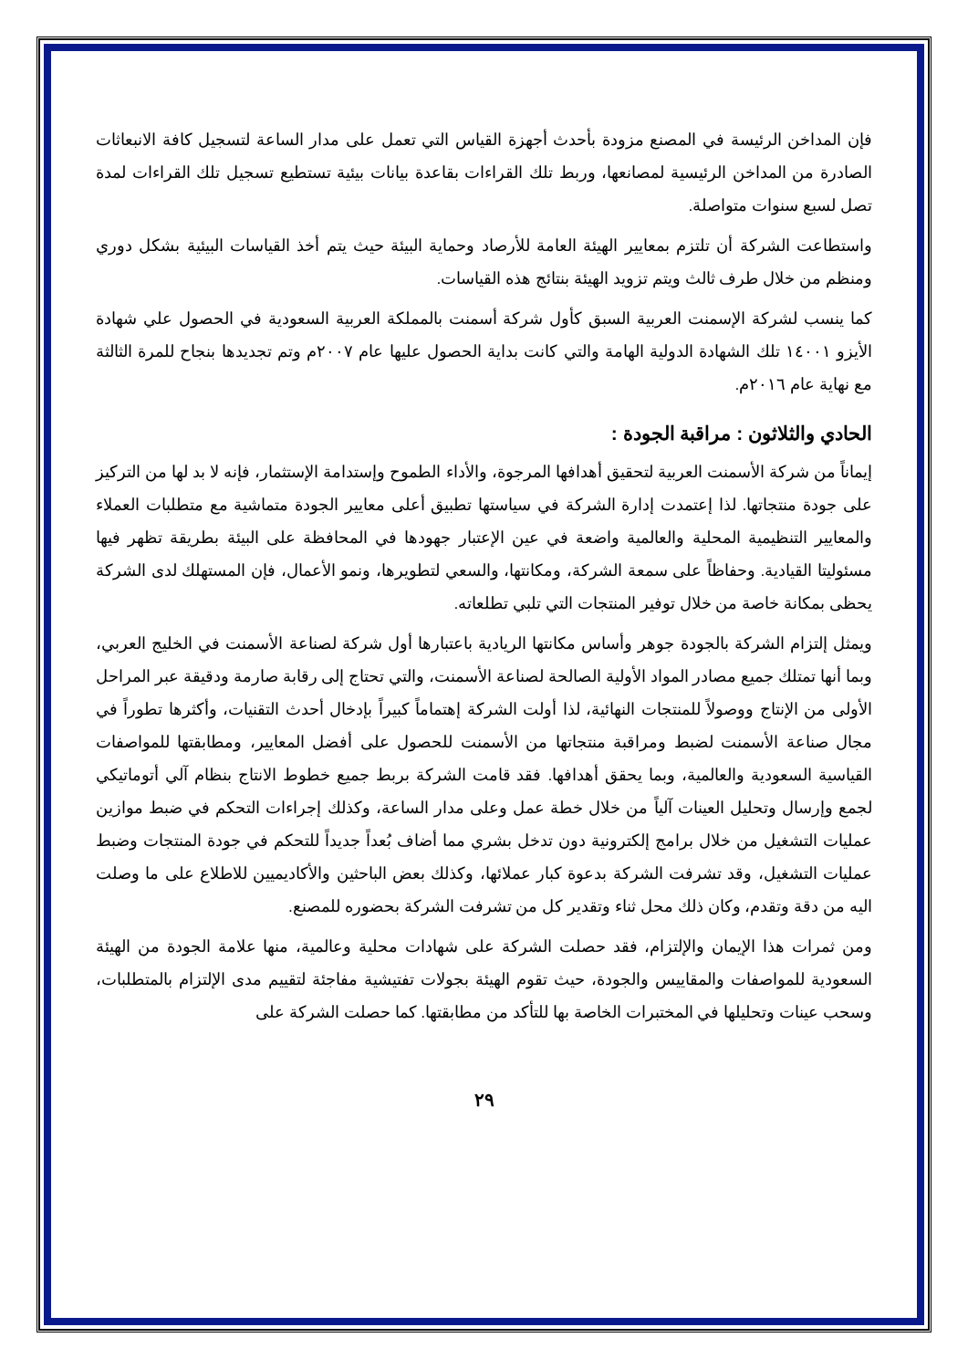فإن المداخن الرئيسة في المصنع مزودة بأحدث أجهزة القياس التي تعمل على مدار الساعة لتسجيل كافة الانبعاثات الصادرة من المداخن الرئيسية لمصانعها، وربط تلك القراءات بقاعدة بيانات بيئية تستطيع تسجيل تلك القراءات لمدة تصل لسبع سنوات متواصلة.
واستطاعت الشركة أن تلتزم بمعايير الهيئة العامة للأرصاد وحماية البيئة حيث يتم أخذ القياسات البيئية بشكل دوري ومنظم من خلال طرف ثالث ويتم تزويد الهيئة بنتائج هذه القياسات.
كما ينسب لشركة الإسمنت العربية السبق كأول شركة أسمنت بالمملكة العربية السعودية في الحصول علي شهادة الأيزو ١٤٠٠١ تلك الشهادة الدولية الهامة والتي كانت بداية الحصول عليها عام ٢٠٠٧م وتم تجديدها بنجاح للمرة الثالثة مع نهاية عام ٢٠١٦م.
الحادي والثلاثون : مراقبة الجودة :
إيماناً من شركة الأسمنت العربية لتحقيق أهدافها المرجوة، والأداء الطموح وإستدامة الإستثمار، فإنه لا بد لها من التركيز على جودة منتجاتها. لذا إعتمدت إدارة الشركة في سياستها تطبيق أعلى معايير الجودة متماشية مع متطلبات العملاء والمعايير التنظيمية المحلية والعالمية واضعة في عين الإعتبار جهودها في المحافظة على البيئة بطريقة تظهر فيها مسئوليتا القيادية. وحفاظاً على سمعة الشركة، ومكانتها، والسعي لتطويرها، ونمو الأعمال، فإن المستهلك لدى الشركة يحظى بمكانة خاصة من خلال توفير المنتجات التي تلبي تطلعاته.
ويمثل إلتزام الشركة بالجودة جوهر وأساس مكانتها الريادية باعتبارها أول شركة لصناعة الأسمنت في الخليج العربي، وبما أنها تمتلك جميع مصادر المواد الأولية الصالحة لصناعة الأسمنت، والتي تحتاج إلى رقابة صارمة ودقيقة عبر المراحل الأولى من الإنتاج ووصولاً للمنتجات النهائية، لذا أولت الشركة إهتماماً كبيراً بإدخال أحدث التقنيات، وأكثرها تطوراً في مجال صناعة الأسمنت لضبط ومراقبة منتجاتها من الأسمنت للحصول على أفضل المعايير، ومطابقتها للمواصفات القياسية السعودية والعالمية، وبما يحقق أهدافها. فقد قامت الشركة بربط جميع خطوط الانتاج بنظام آلي أتوماتيكي لجمع وإرسال وتحليل العينات آلياً من خلال خطة عمل وعلى مدار الساعة، وكذلك إجراءات التحكم في ضبط موازين عمليات التشغيل من خلال برامج إلكترونية دون تدخل بشري مما أضاف بُعداً جديداً للتحكم في جودة المنتجات وضبط عمليات التشغيل، وقد تشرفت الشركة بدعوة كبار عملائها، وكذلك بعض الباحثين والأكاديميين للاطلاع على ما وصلت اليه من دقة وتقدم، وكان ذلك محل ثناء وتقدير كل من تشرفت الشركة بحضوره للمصنع.
ومن ثمرات هذا الإيمان والإلتزام، فقد حصلت الشركة على شهادات محلية وعالمية، منها علامة الجودة من الهيئة السعودية للمواصفات والمقاييس والجودة، حيث تقوم الهيئة بجولات تفتيشية مفاجئة لتقييم مدى الإلتزام بالمتطلبات، وسحب عينات وتحليلها في المختبرات الخاصة بها للتأكد من مطابقتها. كما حصلت الشركة على
٢٩